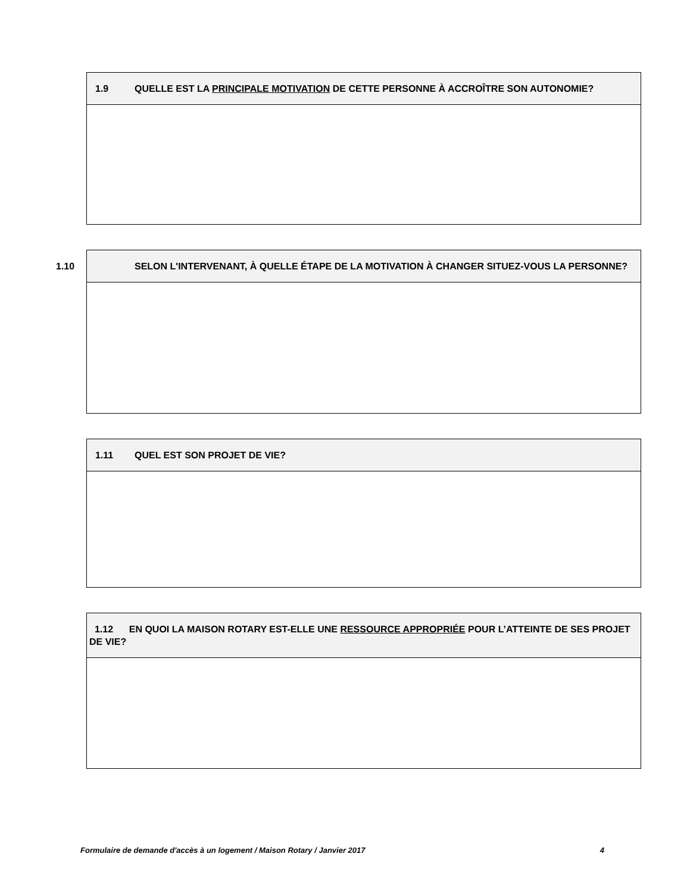1.9 QUELLE EST LA PRINCIPALE MOTIVATION DE CETTE PERSONNE À ACCROÎTRE SON AUTONOMIE?
1.10 SELON L'INTERVENANT, À QUELLE ÉTAPE DE LA MOTIVATION À CHANGER SITUEZ-VOUS LA PERSONNE?
1.11 QUEL EST SON PROJET DE VIE?
1.12 EN QUOI LA MAISON ROTARY EST-ELLE UNE RESSOURCE APPROPRIÉE POUR L’ATTEINTE DE SES PROJET DE VIE?
Formulaire de demande d'accès à un logement / Maison Rotary / Janvier 2017 4